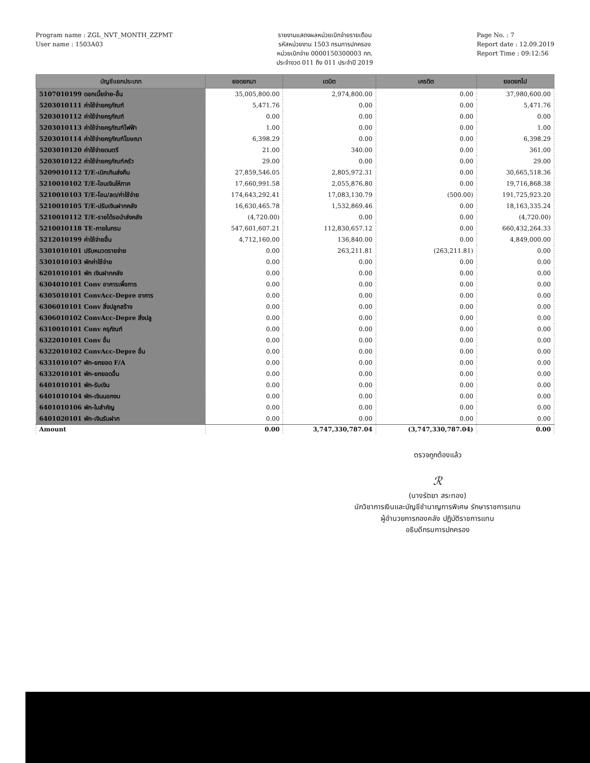Program name : ZGL_NVT_MONTH_ZZPMT
User name : 1503A03
รายงานแสดงผลหน่วยเบิกจ่ายรายเดือน
รหัสหน่วยงาน 1503 กรมการปกครอง
หน่วยเบิกจ่าย 0000150300003 กท.
ประจำงวด 011 ถึง 011 ประจำปี 2019
Page No. : 7
Report date : 12.09.2019
Report Time : 09:12:56
| บัญชีแยกประเภท | ยอดยกมา | เดบิต | เครดิต | ยอดยกไป |
| --- | --- | --- | --- | --- |
| 5107010199 ดอกเบี้ยจ่าย-อื่น | 35,005,800.00 | 2,974,800.00 | 0.00 | 37,980,600.00 |
| 5203010111 ค่าใช้จ่ายครุภัณฑ์ | 5,471.76 | 0.00 | 0.00 | 5,471.76 |
| 5203010112 ค่าใช้จ่ายครุภัณฑ์ | 0.00 | 0.00 | 0.00 | 0.00 |
| 5203010113 ค่าใช้จ่ายครุภัณฑ์ไฟฟ้า | 1.00 | 0.00 | 0.00 | 1.00 |
| 5203010114 ค่าใช้จ่ายครุภัณฑ์โฆษณา | 6,398.29 | 0.00 | 0.00 | 6,398.29 |
| 5203010120 ค่าใช้จ่ายดนตรี | 21.00 | 340.00 | 0.00 | 361.00 |
| 5203010122 ค่าใช้จ่ายครุภัณฑ์ครัว | 29.00 | 0.00 | 0.00 | 29.00 |
| 5209010112 T/E-เบิกเกินส่งคืน | 27,859,546.05 | 2,805,972.31 | 0.00 | 30,665,518.36 |
| 5210010102 T/E-โอนเงินให้ภาค | 17,660,991.58 | 2,055,876.80 | 0.00 | 19,716,868.38 |
| 5210010103 T/E-โอน/ลด/ค่าใช้จ่าย | 174,643,292.41 | 17,083,130.79 | (500.00) | 191,725,923.20 |
| 5210010105 T/E-ปรับเงินฝากคลัง | 16,630,465.78 | 1,532,869.46 | 0.00 | 18,163,335.24 |
| 5210010112 T/E-รายได้รอนำส่งคลัง | (4,720.00) | 0.00 | 0.00 | (4,720.00) |
| 5210010118 TE-ภายในกรม | 547,601,607.21 | 112,830,657.12 | 0.00 | 660,432,264.33 |
| 5212010199 ค่าใช้จ่ายอื่น | 4,712,160.00 | 136,840.00 | 0.00 | 4,849,000.00 |
| 5301010101 ปรับหมวดรายจ่าย | 0.00 | 263,211.81 | (263,211.81) | 0.00 |
| 5301010103 พักค่าใช้จ่าย | 0.00 | 0.00 | 0.00 | 0.00 |
| 6201010101 พัก เงินฝากคลัง | 0.00 | 0.00 | 0.00 | 0.00 |
| 6304010101 Conv อาคารเพื่อการ | 0.00 | 0.00 | 0.00 | 0.00 |
| 6305010101 ConvAcc-Depre อาคาร | 0.00 | 0.00 | 0.00 | 0.00 |
| 6306010101 Conv สิ่งปลูกสร้าง | 0.00 | 0.00 | 0.00 | 0.00 |
| 6306010102 ConvAcc-Depre สิ่งปลู | 0.00 | 0.00 | 0.00 | 0.00 |
| 6310010101 Conv ครุภัณฑ์ | 0.00 | 0.00 | 0.00 | 0.00 |
| 6322010101 Conv อื่น | 0.00 | 0.00 | 0.00 | 0.00 |
| 6322010102 ConvAcc-Depre อื่น | 0.00 | 0.00 | 0.00 | 0.00 |
| 6331010107 พัก-ยกยอด F/A | 0.00 | 0.00 | 0.00 | 0.00 |
| 6332010101 พัก-ยกยอดอื่น | 0.00 | 0.00 | 0.00 | 0.00 |
| 6401010101 พัก-รับเงิน | 0.00 | 0.00 | 0.00 | 0.00 |
| 6401010104 พัก-เงินนอกงบ | 0.00 | 0.00 | 0.00 | 0.00 |
| 6401010106 พัก-ใบสำคัญ | 0.00 | 0.00 | 0.00 | 0.00 |
| 6401020101 พัก-เงินรับฝาก | 0.00 | 0.00 | 0.00 | 0.00 |
| Amount | 0.00 | 3,747,330,787.04 | (3,747,330,787.04) | 0.00 |
ตรวจถูกต้องแล้ว
ℛ
(นางรัตยา สระทอง)
นักวิชาการเงินและบัญชีชำนาญการพิเศษ รักษาราชการแทน
ผู้อำนวยการกองคลัง ปฏิบัติราชการแทน
อธิบดีกรมการปกครอง